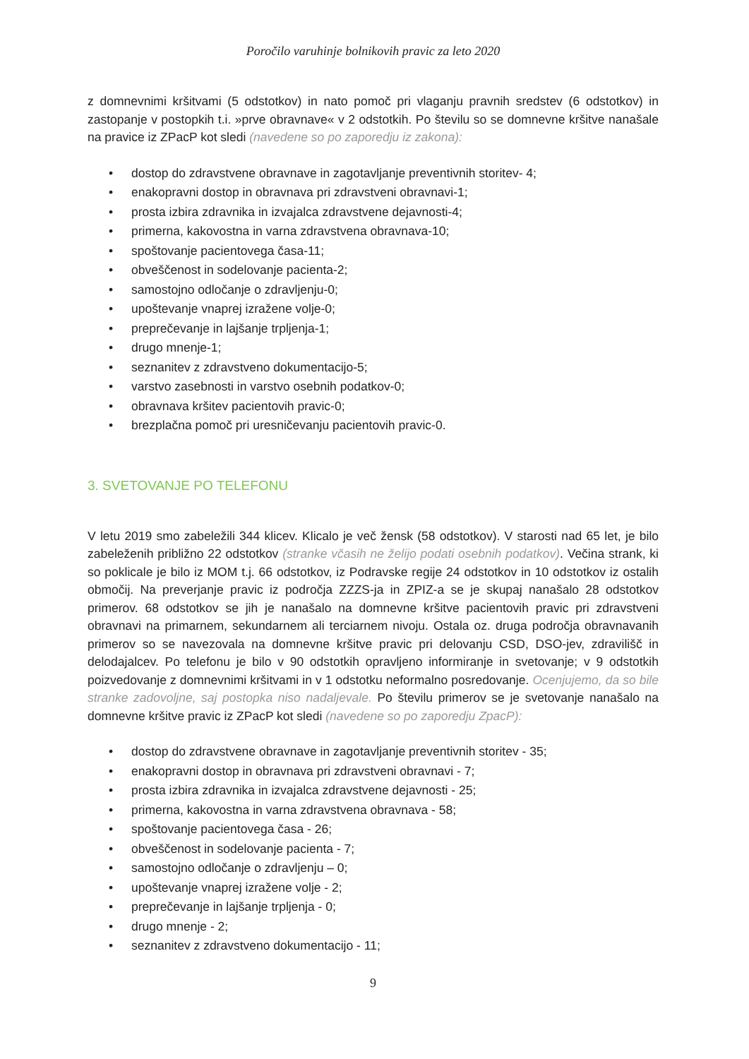Poročilo varuhinje bolnikovih pravic za leto 2020
z domnevnimi kršitvami (5 odstotkov) in nato pomoč pri vlaganju pravnih sredstev (6 odstotkov) in zastopanje v postopkih t.i. »prve obravnave« v 2 odstotkih. Po številu so se domnevne kršitve nanašale na pravice iz ZPacP kot sledi (navedene so po zaporedju iz zakona):
• dostop do zdravstvene obravnave in zagotavljanje preventivnih storitev- 4;
• enakopravni dostop in obravnava pri zdravstveni obravnavi-1;
• prosta izbira zdravnika in izvajalca zdravstvene dejavnosti-4;
• primerna, kakovostna in varna zdravstvena obravnava-10;
• spoštovanje pacientovega časa-11;
• obveščenost in sodelovanje pacienta-2;
• samostojno odločanje o zdravljenju-0;
• upoštevanje vnaprej izražene volje-0;
• preprečevanje in lajšanje trpljenja-1;
• drugo mnenje-1;
• seznanitev z zdravstveno dokumentacijo-5;
• varstvo zasebnosti in varstvo osebnih podatkov-0;
• obravnava kršitev pacientovih pravic-0;
• brezplačna pomoč pri uresničevanju pacientovih pravic-0.
3. SVETOVANJE PO TELEFONU
V letu 2019 smo zabeležili 344 klicev. Klicalo je več žensk (58 odstotkov). V starosti nad 65 let, je bilo zabeleženih približno 22 odstotkov (stranke včasih ne želijo podati osebnih podatkov). Večina strank, ki so poklicale je bilo iz MOM t.j. 66 odstotkov, iz Podravske regije 24 odstotkov in 10 odstotkov iz ostalih območij. Na preverjanje pravic iz področja ZZZS-ja in ZPIZ-a se je skupaj nanašalo 28 odstotkov primerov. 68 odstotkov se jih je nanašalo na domnevne kršitve pacientovih pravic pri zdravstveni obravnavi na primarnem, sekundarnem ali terciarnem nivoju. Ostala oz. druga področja obravnavanih primerov so se navezovala na domnevne kršitve pravic pri delovanju CSD, DSO-jev, zdravilišč in delodajalcev. Po telefonu je bilo v 90 odstotkih opravljeno informiranje in svetovanje; v 9 odstotkih poizvedovanje z domnevnimi kršitvami in v 1 odstotku neformalno posredovanje. Ocenjujemo, da so bile stranke zadovoljne, saj postopka niso nadaljevale. Po številu primerov se je svetovanje nanašalo na domnevne kršitve pravic iz ZPacP kot sledi (navedene so po zaporedju ZpacP):
• dostop do zdravstvene obravnave in zagotavljanje preventivnih storitev - 35;
• enakopravni dostop in obravnava pri zdravstveni obravnavi - 7;
• prosta izbira zdravnika in izvajalca zdravstvene dejavnosti - 25;
• primerna, kakovostna in varna zdravstvena obravnava - 58;
• spoštovanje pacientovega časa - 26;
• obveščenost in sodelovanje pacienta - 7;
• samostojno odločanje o zdravljenju – 0;
• upoštevanje vnaprej izražene volje - 2;
• preprečevanje in lajšanje trpljenja - 0;
• drugo mnenje - 2;
• seznanitev z zdravstveno dokumentacijo - 11;
9